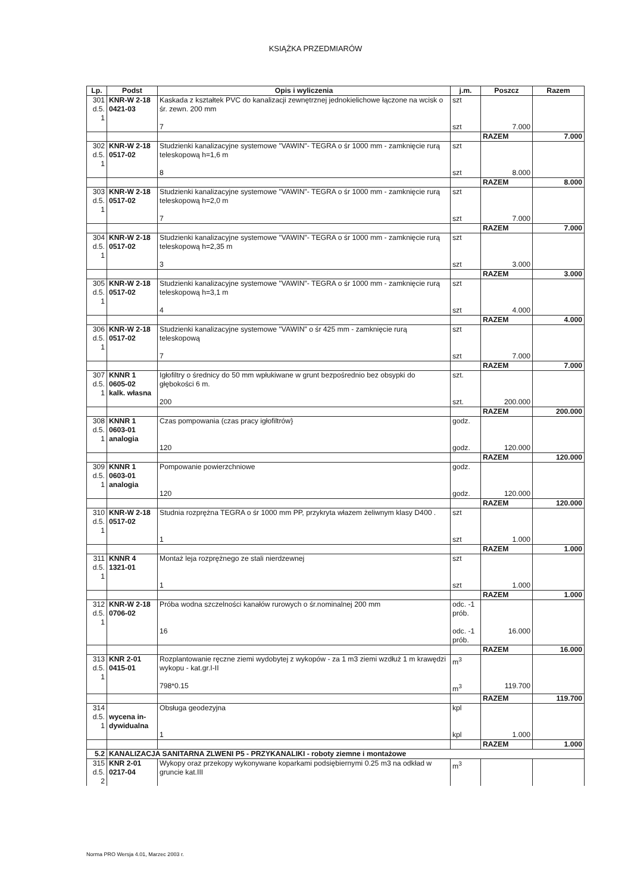KSIĄŻKA PRZEDMIARÓW
| Lp. | Podst | Opis i wyliczenia | j.m. | Poszcz | Razem |
| --- | --- | --- | --- | --- | --- |
| 301 d.5. 1 | KNR-W 2-18 0421-03 | Kaskada z kształtek PVC do kanalizacji zewnętrznej jednokielichowe łączone na wcisk o śr. zewn. 200 mm | szt | | |
| | | 7 | szt | 7.000 | |
| | | | | RAZEM | 7.000 |
| 302 d.5. 1 | KNR-W 2-18 0517-02 | Studzienki kanalizacyjne systemowe "VAWIN"- TEGRA o śr 1000 mm - zamknięcie rurą teleskopową h=1,6 m | szt | | |
| | | 8 | szt | 8.000 | |
| | | | | RAZEM | 8.000 |
| 303 d.5. 1 | KNR-W 2-18 0517-02 | Studzienki kanalizacyjne systemowe "VAWIN"- TEGRA o śr 1000 mm - zamknięcie rurą teleskopową h=2,0 m | szt | | |
| | | 7 | szt | 7.000 | |
| | | | | RAZEM | 7.000 |
| 304 d.5. 1 | KNR-W 2-18 0517-02 | Studzienki kanalizacyjne systemowe "VAWIN"- TEGRA o śr 1000 mm - zamknięcie rurą teleskopową h=2,35 m | szt | | |
| | | 3 | szt | 3.000 | |
| | | | | RAZEM | 3.000 |
| 305 d.5. 1 | KNR-W 2-18 0517-02 | Studzienki kanalizacyjne systemowe "VAWIN"- TEGRA o śr 1000 mm - zamknięcie rurą teleskopową h=3,1 m | szt | | |
| | | 4 | szt | 4.000 | |
| | | | | RAZEM | 4.000 |
| 306 d.5. 1 | KNR-W 2-18 0517-02 | Studzienki kanalizacyjne systemowe "VAWIN" o śr 425 mm - zamknięcie rurą teleskopową | szt | | |
| | | 7 | szt | 7.000 | |
| | | | | RAZEM | 7.000 |
| 307 d.5. 1 | KNNR 1 0605-02 kalk. własna | Igłofiltry o średnicy do 50 mm wpłukiwane w grunt bezpośrednio bez obsypki do głębokości 6 m. | szt. | | |
| | | 200 | szt. | 200.000 | |
| | | | | RAZEM | 200.000 |
| 308 d.5. 1 | KNNR 1 0603-01 analogia | Czas pompowania (czas pracy igłofiltrów} | godz. | | |
| | | 120 | godz. | 120.000 | |
| | | | | RAZEM | 120.000 |
| 309 d.5. 1 | KNNR 1 0603-01 analogia | Pompowanie powierzchniowe | godz. | | |
| | | 120 | godz. | 120.000 | |
| | | | | RAZEM | 120.000 |
| 310 d.5. 1 | KNR-W 2-18 0517-02 | Studnia rozprężna TEGRA o śr 1000 mm PP, przykryta włazem żeliwnym klasy D400 . | szt | | |
| | | 1 | szt | 1.000 | |
| | | | | RAZEM | 1.000 |
| 311 d.5. 1 | KNNR 4 1321-01 | Montaż leja rozprężnego ze stali nierdzewnej | szt | | |
| | | 1 | szt | 1.000 | |
| | | | | RAZEM | 1.000 |
| 312 d.5. 1 | KNR-W 2-18 0706-02 | Próba wodna szczelności kanałów rurowych o śr.nominalnej 200 mm | odc. -1 prób. | | |
| | | 16 | odc. -1 prób. | 16.000 | |
| | | | | RAZEM | 16.000 |
| 313 d.5. 1 | KNR 2-01 0415-01 | Rozplantowanie ręczne ziemi wydobytej z wykopów - za 1 m3 ziemi wzdłuż 1 m krawędzi wykopu - kat.gr.I-II | m<sup>3</sup> | | |
| | | 798*0.15 | m<sup>3</sup> | 119.700 | |
| | | | | RAZEM | 119.700 |
| 314 d.5. 1 | wycena in- dywidualna | Obsługa geodezyjna | kpl | | |
| | | 1 | kpl | 1.000 | |
| | | | | RAZEM | 1.000 |
| 5.2 | KANALIZACJA SANITARNA ZLWENI P5 - PRZYKANALIKI - roboty ziemne i montażowe | | | | |
| 315 d.5. 2 | KNR 2-01 0217-04 | Wykopy oraz przekopy wykonywane koparkami podsiębiernymi 0.25 m3 na odkład w gruncie kat.III | m<sup>3</sup> | | |
Norma PRO Wersja 4.01, Marzec 2003 r.